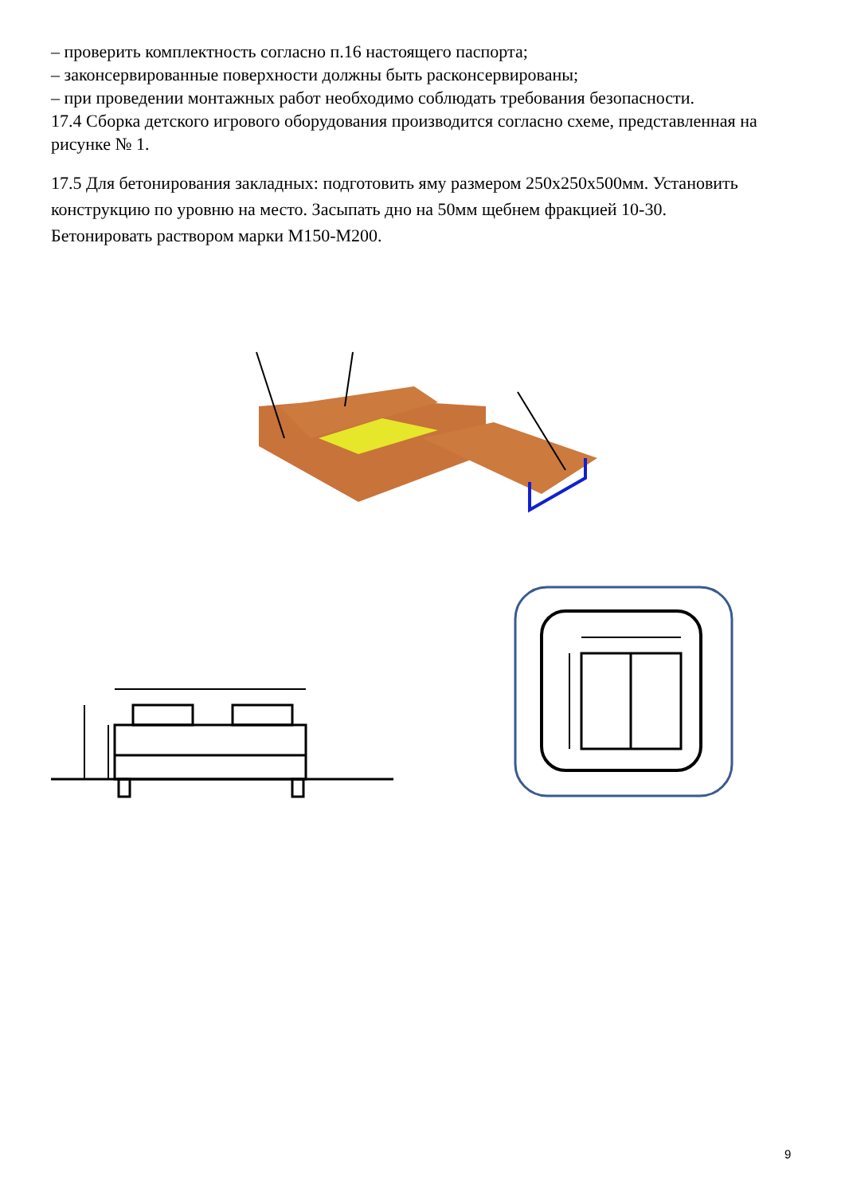– проверить комплектность согласно п.16 настоящего паспорта;
– законсервированные поверхности должны быть расконсервированы;
– при проведении монтажных работ необходимо соблюдать требования безопасности.
17.4 Сборка детского игрового оборудования производится согласно схеме, представленная на рисунке № 1.
17.5 Для бетонирования закладных: подготовить яму размером 250х250х500мм. Установить конструкцию по уровню на место. Засыпать дно на 50мм щебнем фракцией 10-30. Бетонировать раствором марки М150-М200.
9